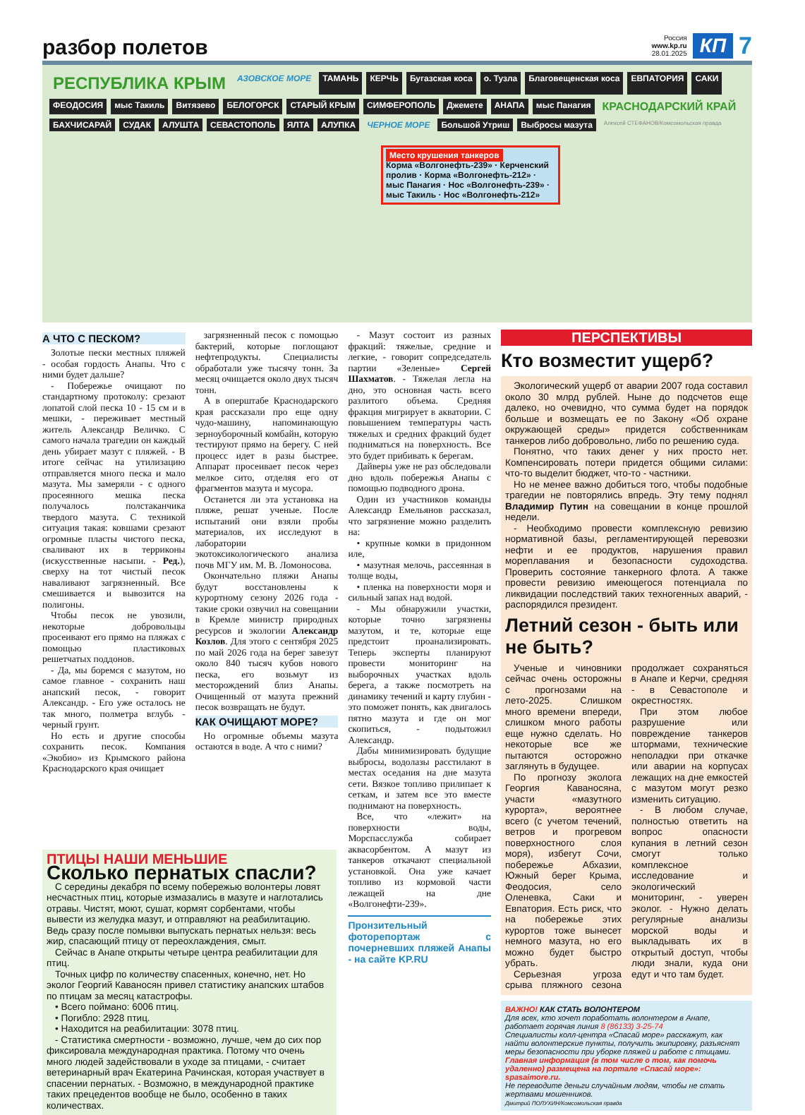разбор полетов
Россия
www.kp.ru
28.01.2025
КП 7
РЕСПУБЛИКА КРЫМ АЗОВСКОЕ МОРЕ ТАМАНЬ КЕРЧЬ Бугазская коса о. Тузла Благовещенская коса ЕВПАТОРИЯ САКИ ФЕОДОСИЯ мыс Такиль Витязево БЕЛОГОРСК СТАРЫЙ КРЫМ СИМФЕРОПОЛЬ Джемете АНАПА мыс Панагия КРАСНОДАРСКИЙ КРАЙ БАХЧИСАРАЙ СУДАК АЛУШТА СЕВАСТОПОЛЬ ЯЛТА АЛУПКА ЧЕРНОЕ МОРЕ Большой Утриш Выбросы мазута Алексей СТЕФАНОВ/Комсомольская правда
Место крушения танкеров
Корма «Волгонефть-239» · Керченский пролив · Корма «Волгонефть-212» · мыс Панагия · Нос «Волгонефть-239» · мыс Такиль · Нос «Волгонефть-212»
А ЧТО С ПЕСКОМ?
Золотые пески местных пляжей - особая гордость Анапы. Что с ними будет дальше?
- Побережье очищают по стандартному протоколу: срезают лопатой слой песка 10 - 15 см и в мешки, - переживает местный житель Александр Величко. С самого начала трагедии он каждый день убирает мазут с пляжей. - В итоге сейчас на утилизацию отправляется много песка и мало мазута. Мы замеряли - с одного просеянного мешка песка получалось полстаканчика твердого мазута. С техникой ситуация такая: ковшами срезают огромные пласты чистого песка, сваливают их в терриконы (искусственные насыпи. - Ред.), сверху на тот чистый песок наваливают загрязненный. Все смешивается и вывозится на полигоны.
Чтобы песок не увозили, некоторые добровольцы просеивают его прямо на пляжах с помощью пластиковых решетчатых поддонов.
- Да, мы боремся с мазутом, но самое главное - сохранить наш анапский песок, - говорит Александр. - Его уже осталось не так много, полметра вглубь - черный грунт.
Но есть и другие способы сохранить песок. Компания «Экобио» из Крымского района Краснодарского края очищает
загрязненный песок с помощью бактерий, которые поглощают нефтепродукты. Специалисты обработали уже тысячу тонн. За месяц очищается около двух тысяч тонн.
А в оперштабе Краснодарского края рассказали про еще одну чудо-машину, напоминающую зерноуборочный комбайн, которую тестируют прямо на берегу. С ней процесс идет в разы быстрее. Аппарат просеивает песок через мелкое сито, отделяя его от фрагментов мазута и мусора.
Останется ли эта установка на пляже, решат ученые. После испытаний они взяли пробы материалов, их исследуют в лаборатории экотоксикологического анализа почв МГУ им. М. В. Ломоносова.
Окончательно пляжи Анапы будут восстановлены к курортному сезону 2026 года - такие сроки озвучил на совещании в Кремле министр природных ресурсов и экологии Александр Козлов. Для этого с сентября 2025 по май 2026 года на берег завезут около 840 тысяч кубов нового песка, его возьмут из месторождений близ Анапы. Очищенный от мазута прежний песок возвращать не будут.
КАК ОЧИЩАЮТ МОРЕ?
Но огромные объемы мазута остаются в воде. А что с ними?
- Мазут состоит из разных фракций: тяжелые, средние и легкие, - говорит сопредседатель партии «Зеленые» Сергей Шахматов. - Тяжелая легла на дно, это основная часть всего разлитого объема. Средняя фракция мигрирует в акватории. С повышением температуры часть тяжелых и средних фракций будет подниматься на поверхность. Все это будет прибивать к берегам.
Дайверы уже не раз обследовали дно вдоль побережья Анапы с помощью подводного дрона.
Один из участников команды Александр Емельянов рассказал, что загрязнение можно разделить на:
• крупные комки в придонном иле,
• мазутная мелочь, рассеянная в толще воды,
• пленка на поверхности моря и сильный запах над водой.
- Мы обнаружили участки, которые точно загрязнены мазутом, и те, которые еще предстоит проанализировать. Теперь эксперты планируют провести мониторинг на выборочных участках вдоль берега, а также посмотреть на динамику течений и карту глубин - это поможет понять, как двигалось пятно мазута и где он мог скопиться, - подытожил Александр.
Дабы минимизировать будущие выбросы, водолазы расстилают в местах оседания на дне мазута сети. Вязкое топливо прилипает к сеткам, и затем все это вместе поднимают на поверхность.
Все, что «лежит» на поверхности воды, Морспасслужба собирает аквасорбентом. А мазут из танкеров откачают специальной установкой. Она уже качает топливо из кормовой части лежащей на дне «Волгонефти-239».
Пронзительный фоторепортаж с почерневших пляжей Анапы - на сайте KP.RU
ПЕРСПЕКТИВЫ
Кто возместит ущерб?
Экологический ущерб от аварии 2007 года составил около 30 млрд рублей. Ныне до подсчетов еще далеко, но очевидно, что сумма будет на порядок больше и возмещать ее по Закону «Об охране окружающей среды» придется собственникам танкеров либо добровольно, либо по решению суда.
Понятно, что таких денег у них просто нет. Компенсировать потери придется общими силами: что-то выделит бюджет, что-то - частники.
Но не менее важно добиться того, чтобы подобные трагедии не повторялись впредь. Эту тему поднял Владимир Путин на совещании в конце прошлой недели.
- Необходимо провести комплексную ревизию нормативной базы, регламентирующей перевозки нефти и ее продуктов, нарушения правил мореплавания и безопасности судоходства. Проверить состояние танкерного флота. А также провести ревизию имеющегося потенциала по ликвидации последствий таких техногенных аварий, - распорядился президент.
Летний сезон - быть или не быть?
Ученые и чиновники сейчас очень осторожны с прогнозами на лето-2025. Слишком много времени впереди, слишком много работы еще нужно сделать. Но некоторые все же пытаются осторожно заглянуть в будущее.
По прогнозу эколога Георгия Каваносяна, участи «мазутного курорта», вероятнее всего (с учетом течений, ветров и прогревом поверхностного слоя моря), избегут Сочи, побережье Абхазии, Южный берег Крыма, Феодосия, село Оленевка, Саки и Евпатория. Есть риск, что на побережье этих курортов тоже вынесет немного мазута, но его можно будет быстро убрать.
Серьезная угроза срыва пляжного сезона продолжает сохраняться в Анапе и Керчи, средняя - в Севастополе и окрестностях.
При этом любое разрушение или повреждение танкеров штормами, технические неполадки при откачке или аварии на корпусах лежащих на дне емкостей с мазутом могут резко изменить ситуацию.
- В любом случае, полностью ответить на вопрос опасности купания в летний сезон смогут только комплексное исследование и экологический мониторинг, - уверен эколог. - Нужно делать регулярные анализы морской воды и выкладывать их в открытый доступ, чтобы люди знали, куда они едут и что там будет.
ВАЖНО! КАК СТАТЬ ВОЛОНТЕРОМ
Для всех, кто хочет поработать волонтером в Анапе, работает горячая линия 8 (86133) 3-25-74
Специалисты колл-центра «Спасай море» расскажут, как найти волонтерские пункты, получить экипировку, разъяснят меры безопасности при уборке пляжей и работе с птицами.
Главная информация (в том числе о том, как помочь удаленно) размещена на портале «Спасай море»: spasaimore.ru.
Не переводите деньги случайным людям, чтобы не стать жертвами мошенников.
Дмитрий ПОЛУХИН/Комсомольская правда
ПТИЦЫ НАШИ МЕНЬШИЕ
Сколько пернатых спасли?
С середины декабря по всему побережью волонтеры ловят несчастных птиц, которые измазались в мазуте и наглотались отравы. Чистят, моют, сушат, кормят сорбентами, чтобы вывести из желудка мазут, и отправляют на реабилитацию. Ведь сразу после помывки выпускать пернатых нельзя: весь жир, спасающий птицу от переохлаждения, смыт.
Сейчас в Анапе открыты четыре центра реабилитации для птиц.
Точных цифр по количеству спасенных, конечно, нет. Но эколог Георгий Каваносян привел статистику анапских штабов по птицам за месяц катастрофы.
• Всего поймано: 6006 птиц.
• Погибло: 2928 птиц.
• Находится на реабилитации: 3078 птиц.
- Статистика смертности - возможно, лучше, чем до сих пор фиксировала международная практика. Потому что очень много людей задействовали в уходе за птицами, - считает ветеринарный врач Екатерина Рачинская, которая участвует в спасении пернатых. - Возможно, в международной практике таких прецедентов вообще не было, особенно в таких количествах.